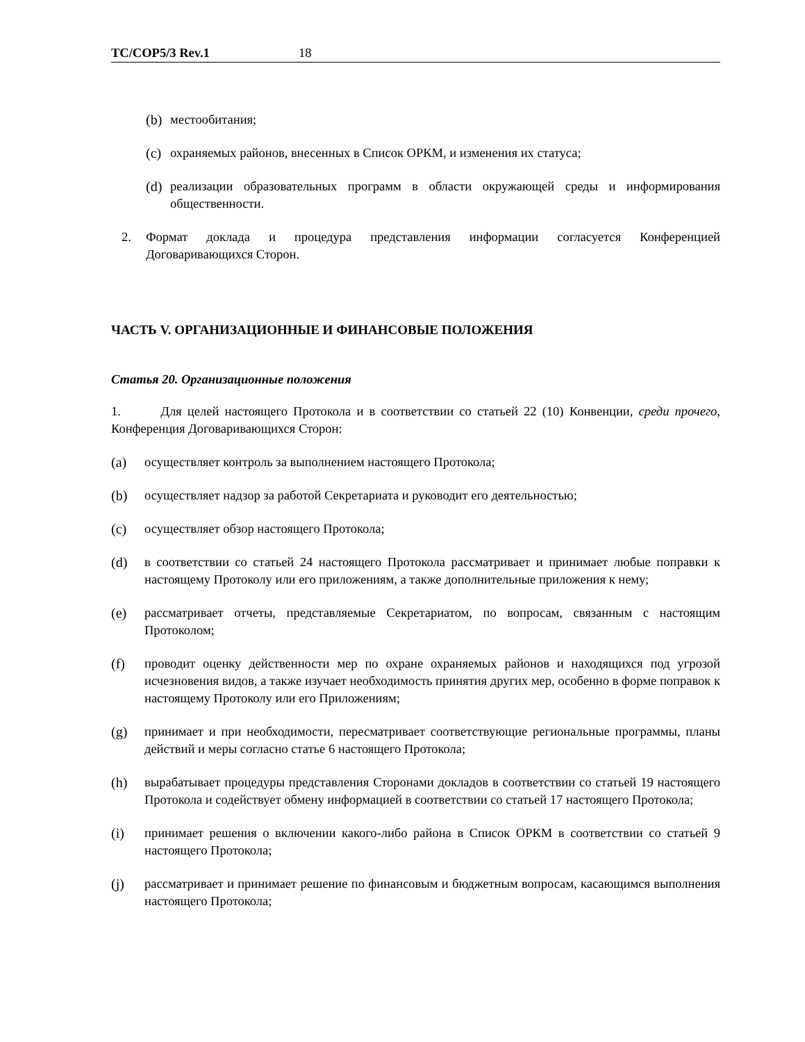TC/COP5/3 Rev.1 18
(b) местообитания;
(c) охраняемых районов, внесенных в Список ОРКМ, и изменения их статуса;
(d) реализации образовательных программ в области окружающей среды и информирования общественности.
2. Формат доклада и процедура представления информации согласуется Конференцией Договаривающихся Сторон.
ЧАСТЬ V. ОРГАНИЗАЦИОННЫЕ И ФИНАНСОВЫЕ ПОЛОЖЕНИЯ
Статья 20. Организационные положения
1. Для целей настоящего Протокола и в соответствии со статьей 22 (10) Конвенции, среди прочего, Конференция Договаривающихся Сторон:
(a) осуществляет контроль за выполнением настоящего Протокола;
(b) осуществляет надзор за работой Секретариата и руководит его деятельностью;
(c) осуществляет обзор настоящего Протокола;
(d) в соответствии со статьей 24 настоящего Протокола рассматривает и принимает любые поправки к настоящему Протоколу или его приложениям, а также дополнительные приложения к нему;
(e) рассматривает отчеты, представляемые Секретариатом, по вопросам, связанным с настоящим Протоколом;
(f) проводит оценку действенности мер по охране охраняемых районов и находящихся под угрозой исчезновения видов, а также изучает необходимость принятия других мер, особенно в форме поправок к настоящему Протоколу или его Приложениям;
(g) принимает и при необходимости, пересматривает соответствующие региональные программы, планы действий и меры согласно статье 6 настоящего Протокола;
(h) вырабатывает процедуры представления Сторонами докладов в соответствии со статьей 19 настоящего Протокола и содействует обмену информацией в соответствии со статьей 17 настоящего Протокола;
(i) принимает решения о включении какого-либо района в Список ОРКМ в соответствии со статьей 9 настоящего Протокола;
(j) рассматривает и принимает решение по финансовым и бюджетным вопросам, касающимся выполнения настоящего Протокола;